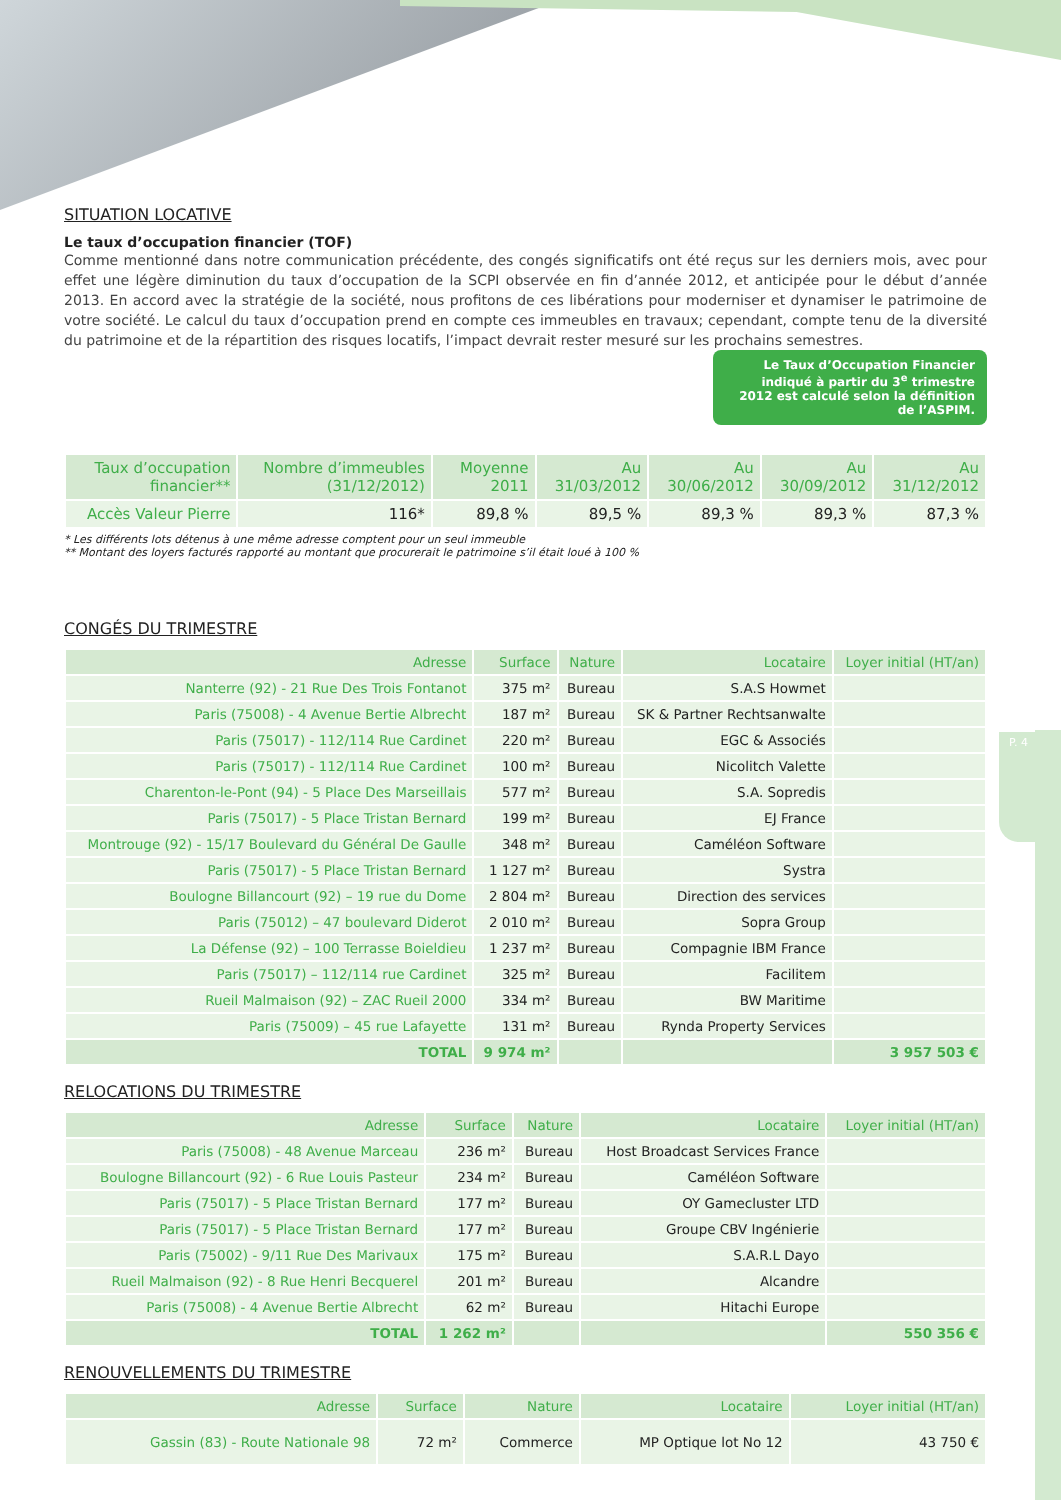P. 4
SITUATION LOCATIVE
Le taux d’occupation financier (TOF)
Comme mentionné dans notre communication précédente, des congés significatifs ont été reçus sur les derniers mois, avec pour effet une légère diminution du taux d’occupation de la SCPI observée en fin d’année 2012, et anticipée pour le début d’année 2013. En accord avec la stratégie de la société, nous profitons de ces libérations pour moderniser et dynamiser le patrimoine de votre société. Le calcul du taux d’occupation prend en compte ces immeubles en travaux; cependant, compte tenu de la diversité du patrimoine et de la répartition des risques locatifs, l’impact devrait rester mesuré sur les prochains semestres.
Le Taux d’Occupation Financier indiqué à partir du 3<sup>e</sup> trimestre 2012 est calculé selon la définition de l’ASPIM.
| Taux d’occupation financier** | Nombre d’immeubles (31/12/2012) | Moyenne 2011 | Au 31/03/2012 | Au 30/06/2012 | Au 30/09/2012 | Au 31/12/2012 |
| --- | --- | --- | --- | --- | --- | --- |
| Accès Valeur Pierre | 116* | 89,8 % | 89,5 % | 89,3 % | 89,3 % | 87,3 % |
* Les différents lots détenus à une même adresse comptent pour un seul immeuble
** Montant des loyers facturés rapporté au montant que procurerait le patrimoine s’il était loué à 100 %
CONGÉS DU TRIMESTRE
| Adresse | Surface | Nature | Locataire | Loyer initial (HT/an) |
| --- | --- | --- | --- | --- |
| Nanterre (92) - 21 Rue Des Trois Fontanot | 375 m² | Bureau | S.A.S Howmet | |
| Paris (75008) - 4 Avenue Bertie Albrecht | 187 m² | Bureau | SK & Partner Rechtsanwalte | |
| Paris (75017) - 112/114 Rue Cardinet | 220 m² | Bureau | EGC & Associés | |
| Paris (75017) - 112/114 Rue Cardinet | 100 m² | Bureau | Nicolitch Valette | |
| Charenton-le-Pont (94) - 5 Place Des Marseillais | 577 m² | Bureau | S.A. Sopredis | |
| Paris (75017) - 5 Place Tristan Bernard | 199 m² | Bureau | EJ France | |
| Montrouge (92) - 15/17 Boulevard du Général De Gaulle | 348 m² | Bureau | Caméléon Software | |
| Paris (75017) - 5 Place Tristan Bernard | 1 127 m² | Bureau | Systra | |
| Boulogne Billancourt (92) – 19 rue du Dome | 2 804 m² | Bureau | Direction des services | |
| Paris (75012) – 47 boulevard Diderot | 2 010 m² | Bureau | Sopra Group | |
| La Défense (92) – 100 Terrasse Boieldieu | 1 237 m² | Bureau | Compagnie IBM France | |
| Paris (75017) – 112/114 rue Cardinet | 325 m² | Bureau | Facilitem | |
| Rueil Malmaison (92) – ZAC Rueil 2000 | 334 m² | Bureau | BW Maritime | |
| Paris (75009) – 45 rue Lafayette | 131 m² | Bureau | Rynda Property Services | |
| TOTAL | 9 974 m² | | | 3 957 503 € |
RELOCATIONS DU TRIMESTRE
| Adresse | Surface | Nature | Locataire | Loyer initial (HT/an) |
| --- | --- | --- | --- | --- |
| Paris (75008) - 48 Avenue Marceau | 236 m² | Bureau | Host Broadcast Services France | |
| Boulogne Billancourt (92) - 6 Rue Louis Pasteur | 234 m² | Bureau | Caméléon Software | |
| Paris (75017) - 5 Place Tristan Bernard | 177 m² | Bureau | OY Gamecluster LTD | |
| Paris (75017) - 5 Place Tristan Bernard | 177 m² | Bureau | Groupe CBV Ingénierie | |
| Paris (75002) - 9/11 Rue Des Marivaux | 175 m² | Bureau | S.A.R.L Dayo | |
| Rueil Malmaison (92) - 8 Rue Henri Becquerel | 201 m² | Bureau | Alcandre | |
| Paris (75008) - 4 Avenue Bertie Albrecht | 62 m² | Bureau | Hitachi Europe | |
| TOTAL | 1 262 m² | | | 550 356 € |
RENOUVELLEMENTS DU TRIMESTRE
| Adresse | Surface | Nature | Locataire | Loyer initial (HT/an) |
| --- | --- | --- | --- | --- |
| Gassin (83) - Route Nationale 98 | 72 m² | Commerce | MP Optique lot No 12 | 43 750 € |